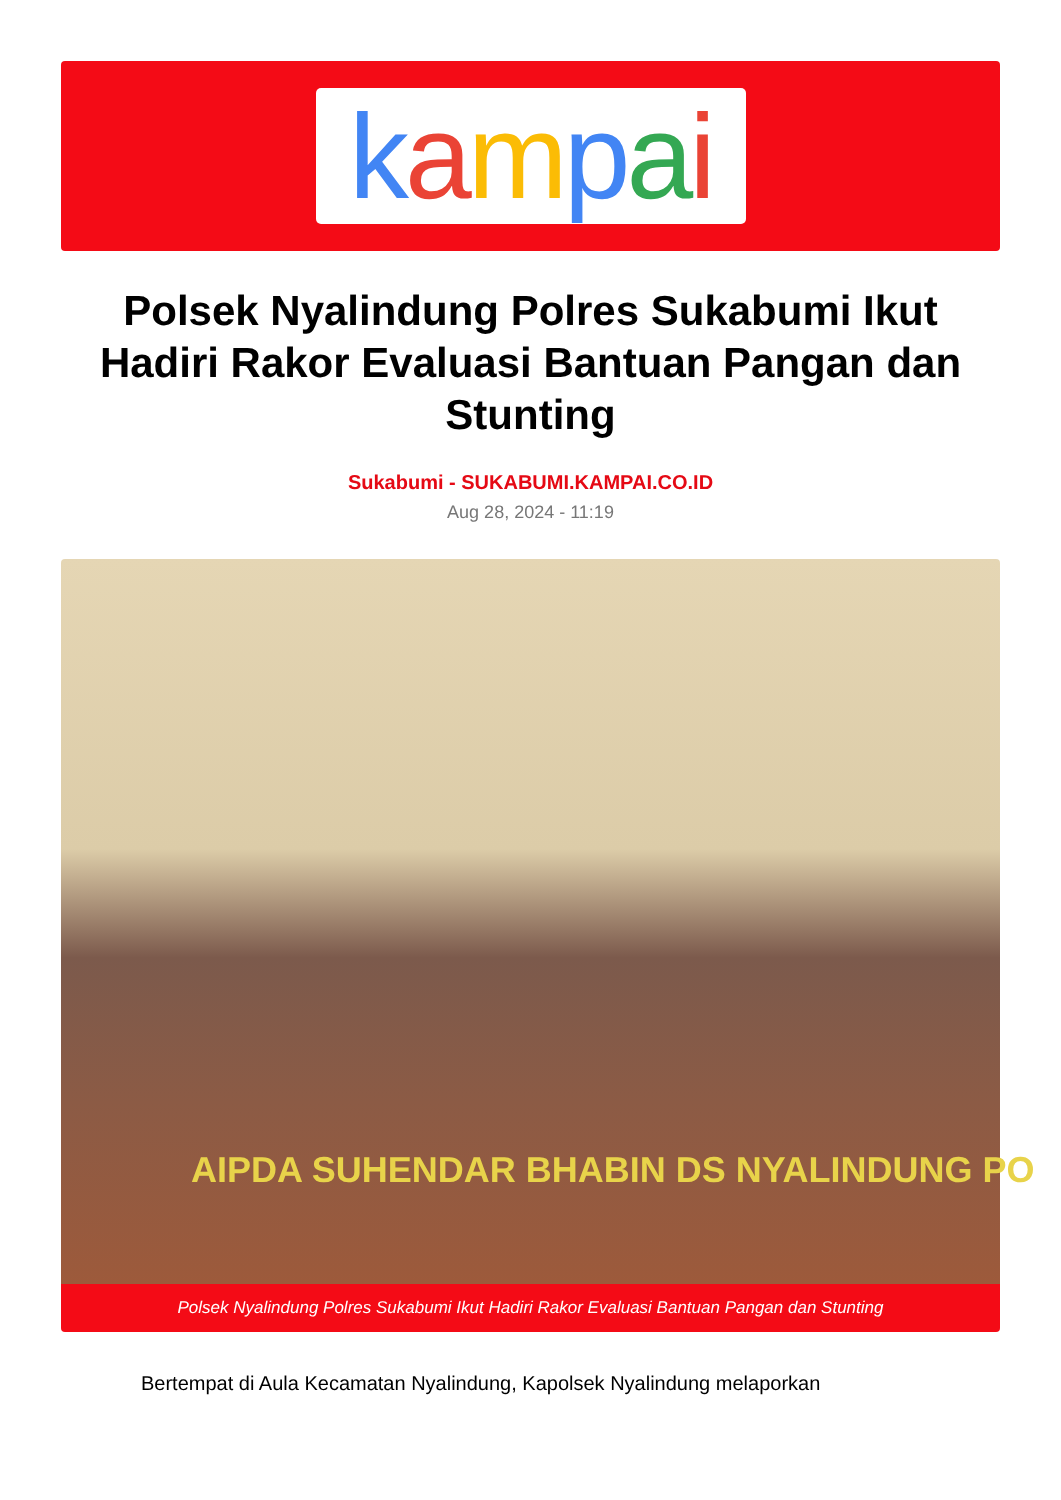kampai
Polsek Nyalindung Polres Sukabumi Ikut Hadiri Rakor Evaluasi Bantuan Pangan dan Stunting
Sukabumi - SUKABUMI.KAMPAI.CO.ID
Aug 28, 2024 - 11:19
AIPDA SUHENDAR BHABIN DS NYALINDUNG PO
Polsek Nyalindung Polres Sukabumi Ikut Hadiri Rakor Evaluasi Bantuan Pangan dan Stunting
Bertempat di Aula Kecamatan Nyalindung, Kapolsek Nyalindung melaporkan